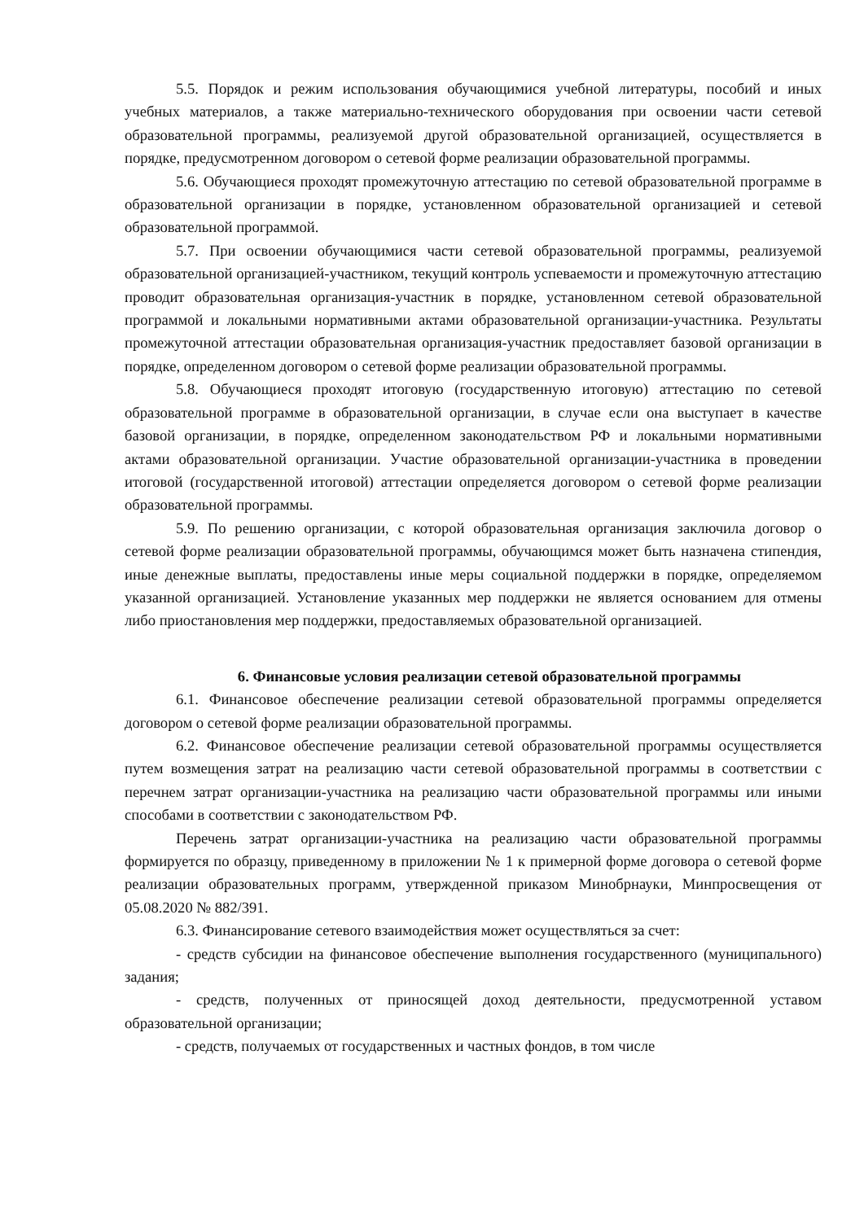5.5. Порядок и режим использования обучающимися учебной литературы, пособий и иных учебных материалов, а также материально-технического оборудования при освоении части сетевой образовательной программы, реализуемой другой образовательной организацией, осуществляется в порядке, предусмотренном договором о сетевой форме реализации образовательной программы.
5.6. Обучающиеся проходят промежуточную аттестацию по сетевой образовательной программе в образовательной организации в порядке, установленном образовательной организацией и сетевой образовательной программой.
5.7. При освоении обучающимися части сетевой образовательной программы, реализуемой образовательной организацией-участником, текущий контроль успеваемости и промежуточную аттестацию проводит образовательная организация-участник в порядке, установленном сетевой образовательной программой и локальными нормативными актами образовательной организации-участника. Результаты промежуточной аттестации образовательная организация-участник предоставляет базовой организации в порядке, определенном договором о сетевой форме реализации образовательной программы.
5.8. Обучающиеся проходят итоговую (государственную итоговую) аттестацию по сетевой образовательной программе в образовательной организации, в случае если она выступает в качестве базовой организации, в порядке, определенном законодательством РФ и локальными нормативными актами образовательной организации. Участие образовательной организации-участника в проведении итоговой (государственной итоговой) аттестации определяется договором о сетевой форме реализации образовательной программы.
5.9. По решению организации, с которой образовательная организация заключила договор о сетевой форме реализации образовательной программы, обучающимся может быть назначена стипендия, иные денежные выплаты, предоставлены иные меры социальной поддержки в порядке, определяемом указанной организацией. Установление указанных мер поддержки не является основанием для отмены либо приостановления мер поддержки, предоставляемых образовательной организацией.
6. Финансовые условия реализации сетевой образовательной программы
6.1. Финансовое обеспечение реализации сетевой образовательной программы определяется договором о сетевой форме реализации образовательной программы.
6.2. Финансовое обеспечение реализации сетевой образовательной программы осуществляется путем возмещения затрат на реализацию части сетевой образовательной программы в соответствии с перечнем затрат организации-участника на реализацию части образовательной программы или иными способами в соответствии с законодательством РФ.
Перечень затрат организации-участника на реализацию части образовательной программы формируется по образцу, приведенному в приложении № 1 к примерной форме договора о сетевой форме реализации образовательных программ, утвержденной приказом Минобрнауки, Минпросвещения от 05.08.2020 № 882/391.
6.3. Финансирование сетевого взаимодействия может осуществляться за счет:
- средств субсидии на финансовое обеспечение выполнения государственного (муниципального) задания;
- средств, полученных от приносящей доход деятельности, предусмотренной уставом образовательной организации;
- средств, получаемых от государственных и частных фондов, в том числе